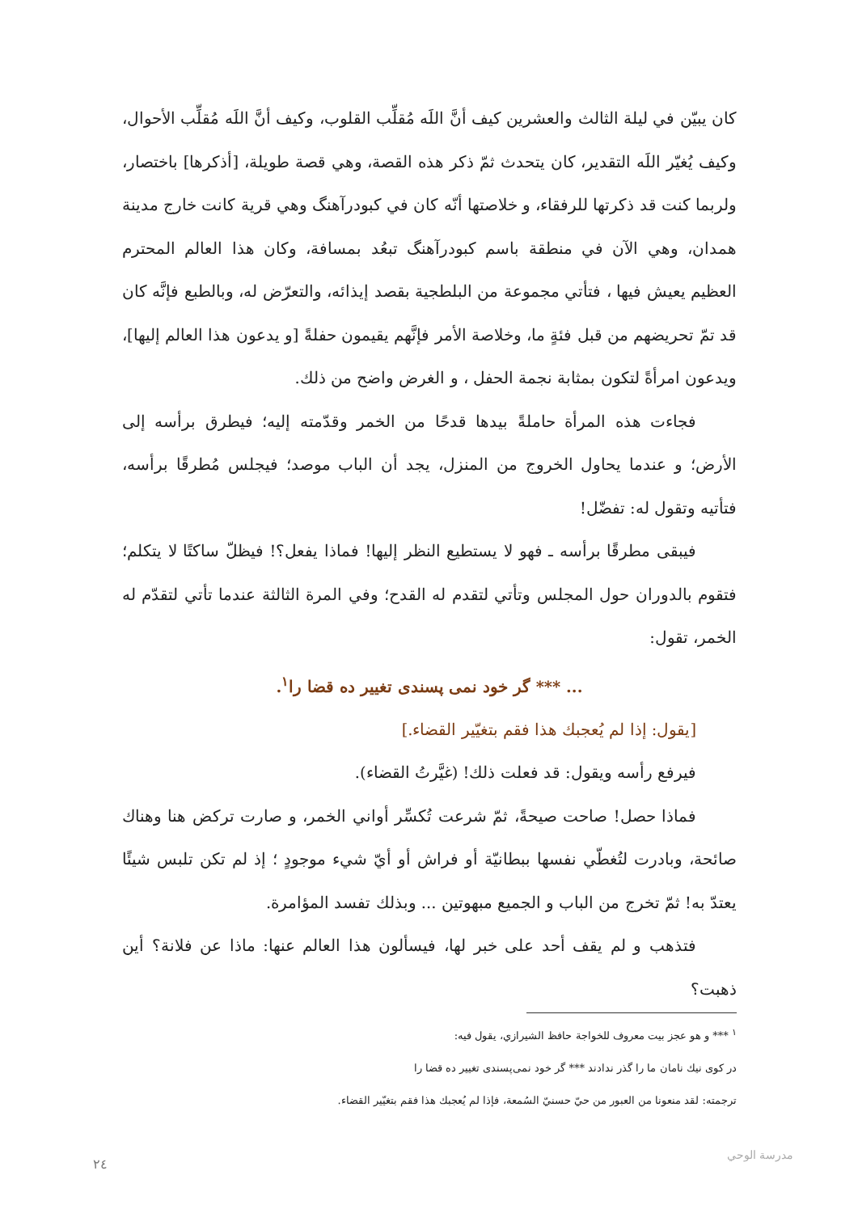كان يبيّن في ليلة الثالث والعشرين كيف أنَّ اللَه مُقلِّب القلوب، وكيف أنَّ اللَه مُقلِّب الأحوال، وكيف يُغيّر اللَه التقدير، كان يتحدث ثمّ ذكر هذه القصة، وهي قصة طويلة، [أذكرها] باختصار، ولربما كنت قد ذكرتها للرفقاء، و خلاصتها أنّه كان في كبودرآهنگ وهي قرية كانت خارج مدينة همدان، وهي الآن في منطقة باسم كبودرآهنگ تبعُد بمسافة، وكان هذا العالم المحترم العظيم يعيش فيها ، فتأتي مجموعة من البلطجية بقصد إيذائه، والتعرّض له، وبالطبع فإنَّه كان قد تمّ تحريضهم من قبل فئةٍ ما، وخلاصة الأمر فإنَّهم يقيمون حفلةً [و يدعون هذا العالم إليها]، ويدعون امرأةً لتكون بمثابة نجمة الحفل ، و الغرض واضح من ذلك.
فجاءت هذه المرأة حاملةً بيدها قدحًا من الخمر وقدّمته إليه؛ فيطرق برأسه إلى الأرض؛ و عندما يحاول الخروج من المنزل، يجد أن الباب موصد؛ فيجلس مُطرقًا برأسه، فتأتيه وتقول له: تفضّل!
فيبقى مطرقًا برأسه ـ فهو لا يستطيع النظر إليها! فماذا يفعل؟! فيظلّ ساكتًا لا يتكلم؛ فتقوم بالدوران حول المجلس وتأتي لتقدم له القدح؛ وفي المرة الثالثة عندما تأتي لتقدّم له الخمر، تقول:
... *** گر خود نمی پسندی تغيير ده قضا را<sup>١</sup>.
[يقول: إذا لم يُعجبك هذا فقم بتغيّير القضاء.]
فيرفع رأسه ويقول: قد فعلت ذلك! (غيَّرتُ القضاء).
فماذا حصل! صاحت صيحةً، ثمّ شرعت تُكسِّر أواني الخمر، و صارت تركض هنا وهناك صائحة، وبادرت لتُغطّي نفسها ببطانيّة أو فراش أو أيّ شيء موجودٍ ؛ إذ لم تكن تلبس شيئًا يعتدّ به! ثمّ تخرج من الباب و الجميع مبهوتين ... وبذلك تفسد المؤامرة.
فتذهب و لم يقف أحد على خبر لها، فيسألون هذا العالم عنها: ماذا عن فلانة؟ أين ذهبت؟
<sup>١</sup> *** و هو عجز بيت معروف للخواجة حافظ الشيرازي، يقول فيه:
در كوى نيك نامان ما را گذر ندادند *** گر خود نمی‌پسندی تغيير ده قضا را
ترجمته: لقد منعونا من العبور من حيّ حسنيّ السُمعة، فإذا لم يُعجبك هذا فقم بتغيّير القضاء.
مدرسة الوحي
٢٤